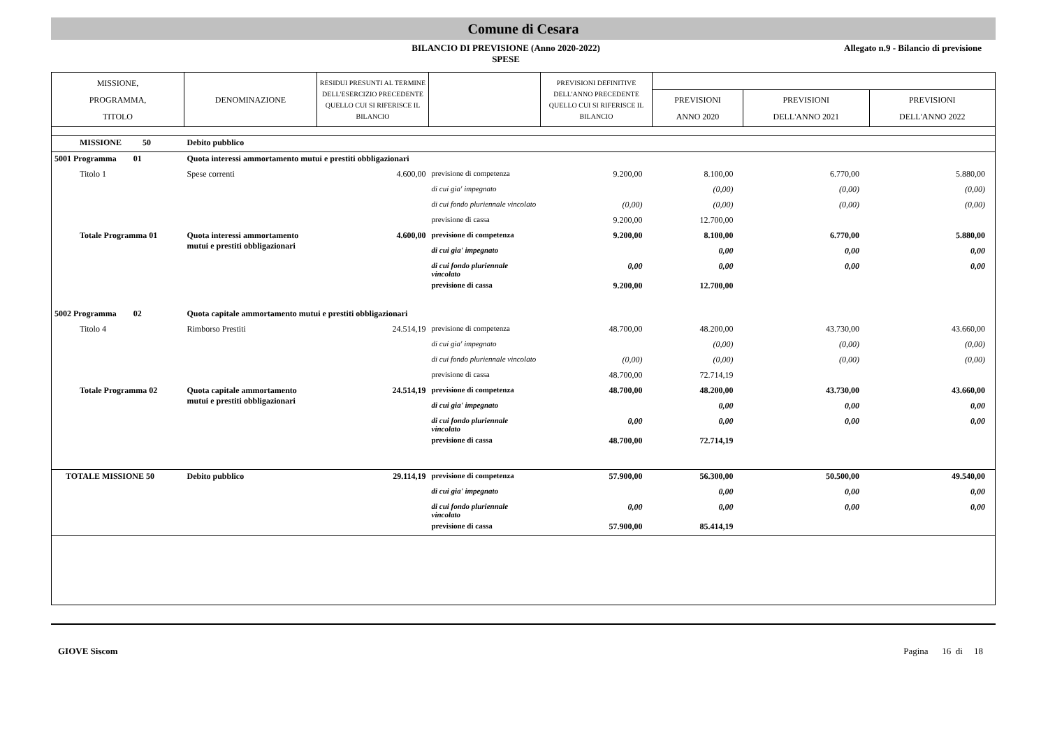Comune di Cesara
BILANCIO DI PREVISIONE (Anno 2020-2022)
SPESE
Allegato n.9 - Bilancio di previsione
| MISSIONE, PROGRAMMA, TITOLO | DENOMINAZIONE | RESIDUI PRESUNTI AL TERMINE DELL'ESERCIZIO PRECEDENTE QUELLO CUI SI RIFERISCE IL BILANCIO | | PREVISIONI DEFINITIVE DELL'ANNO PRECEDENTE QUELLO CUI SI RIFERISCE IL BILANCIO | | | |
| --- | --- | --- | --- | --- | --- | --- | --- |
| | | | | | PREVISIONI ANNO 2020 | PREVISIONI DELL'ANNO 2021 | PREVISIONI DELL'ANNO 2022 |
| MISSIONE 50 | Debito pubblico | | | | | | |
| 5001 Programma 01 | Quota interessi ammortamento mutui e prestiti obbligazionari | | | | | | |
| Titolo 1 | Spese correnti | 4.600,00 | previsione di competenza | 9.200,00 | 8.100,00 | 6.770,00 | 5.880,00 |
| | | | di cui gia' impegnato | | (0,00) | (0,00) | (0,00) |
| | | | di cui fondo pluriennale vincolato | (0,00) | (0,00) | (0,00) | (0,00) |
| | | | previsione di cassa | 9.200,00 | 12.700,00 | | |
| Totale Programma 01 | Quota interessi ammortamento mutui e prestiti obbligazionari | 4.600,00 | previsione di competenza | 9.200,00 | 8.100,00 | 6.770,00 | 5.880,00 |
| | | | di cui gia' impegnato | | 0,00 | 0,00 | 0,00 |
| | | | di cui fondo pluriennale vincolato | 0,00 | 0,00 | 0,00 | 0,00 |
| | | | previsione di cassa | 9.200,00 | 12.700,00 | | |
| 5002 Programma 02 | Quota capitale ammortamento mutui e prestiti obbligazionari | | | | | | |
| Titolo 4 | Rimborso Prestiti | 24.514,19 | previsione di competenza | 48.700,00 | 48.200,00 | 43.730,00 | 43.660,00 |
| | | | di cui gia' impegnato | | (0,00) | (0,00) | (0,00) |
| | | | di cui fondo pluriennale vincolato | (0,00) | (0,00) | (0,00) | (0,00) |
| | | | previsione di cassa | 48.700,00 | 72.714,19 | | |
| Totale Programma 02 | Quota capitale ammortamento mutui e prestiti obbligazionari | 24.514,19 | previsione di competenza | 48.700,00 | 48.200,00 | 43.730,00 | 43.660,00 |
| | | | di cui gia' impegnato | | 0,00 | 0,00 | 0,00 |
| | | | di cui fondo pluriennale vincolato | 0,00 | 0,00 | 0,00 | 0,00 |
| | | | previsione di cassa | 48.700,00 | 72.714,19 | | |
| TOTALE MISSIONE 50 | Debito pubblico | 29.114,19 | previsione di competenza | 57.900,00 | 56.300,00 | 50.500,00 | 49.540,00 |
| | | | di cui gia' impegnato | | 0,00 | 0,00 | 0,00 |
| | | | di cui fondo pluriennale vincolato | 0,00 | 0,00 | 0,00 | 0,00 |
| | | | previsione di cassa | 57.900,00 | 85.414,19 | | |
GIOVE Siscom Pagina 16 di 18